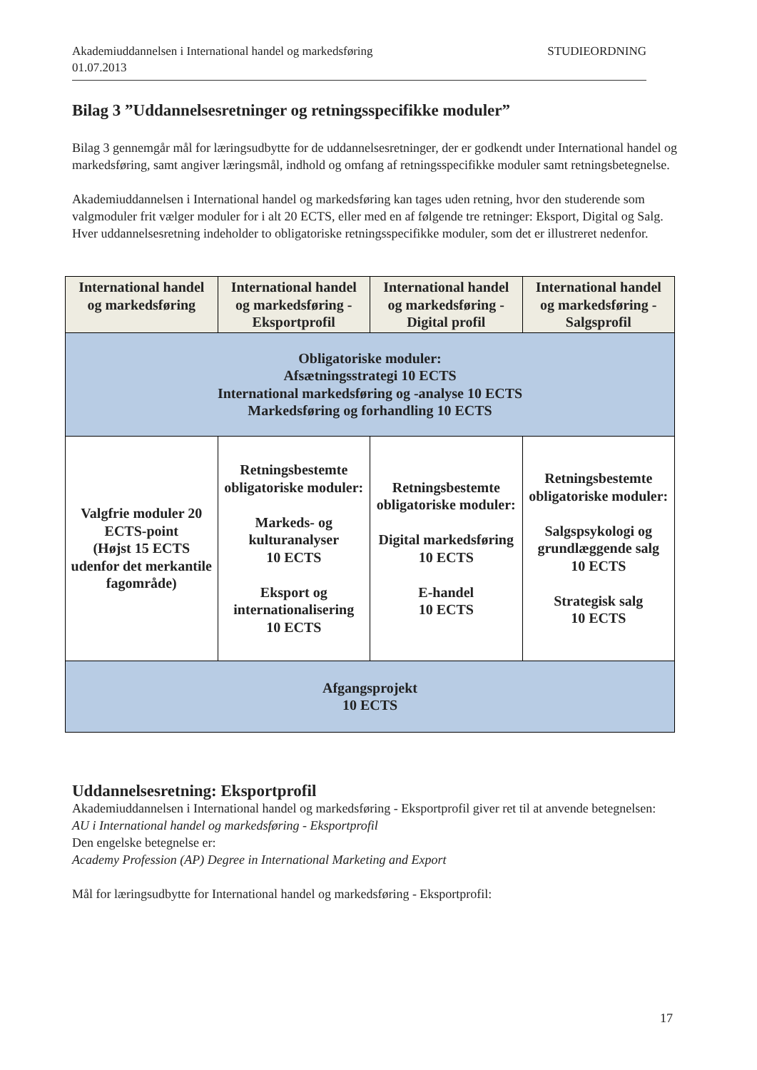Akademiuddannelsen i International handel og markedsføring
01.07.2013
STUDIEORDNING
Bilag 3 ”Uddannelsesretninger og retningsspecifikke moduler”
Bilag 3 gennemgår mål for læringsudbytte for de uddannelsesretninger, der er godkendt under International handel og markedsføring, samt angiver læringsmål, indhold og omfang af retningsspecifikke moduler samt retningsbetegnelse.
Akademiuddannelsen i International handel og markedsføring kan tages uden retning, hvor den studerende som valgmoduler frit vælger moduler for i alt 20 ECTS, eller med en af følgende tre retninger: Eksport, Digital og Salg. Hver uddannelsesretning indeholder to obligatoriske retningsspecifikke moduler, som det er illustreret nedenfor.
| International handel og markedsføring | International handel og markedsføring -Eksportprofil | International handel og markedsføring -Digital profil | International handel og markedsføring -Salgsprofil |
| --- | --- | --- | --- |
| Obligatoriske moduler: Afsætningsstrategi 10 ECTS International markedsføring og -analyse 10 ECTS Markedsføring og forhandling 10 ECTS | | | |
| Valgfrie moduler 20 ECTS-point (Højst 15 ECTS udenfor det merkantile fagområde) | Retningsbestemte obligatoriske moduler: Markeds- og kulturanalyser 10 ECTS Eksport og internationalisering 10 ECTS | Retningsbestemte obligatoriske moduler: Digital markedsføring 10 ECTS E-handel 10 ECTS | Retningsbestemte obligatoriske moduler: Salgspsykologi og grundlæggende salg 10 ECTS Strategisk salg 10 ECTS |
| Afgangsprojekt 10 ECTS | | | |
Uddannelsesretning: Eksportprofil
Akademiuddannelsen i International handel og markedsføring - Eksportprofil giver ret til at anvende betegnelsen:
AU i International handel og markedsføring - Eksportprofil
Den engelske betegnelse er:
Academy Profession (AP) Degree in International Marketing and Export
Mål for læringsudbytte for International handel og markedsføring - Eksportprofil:
17